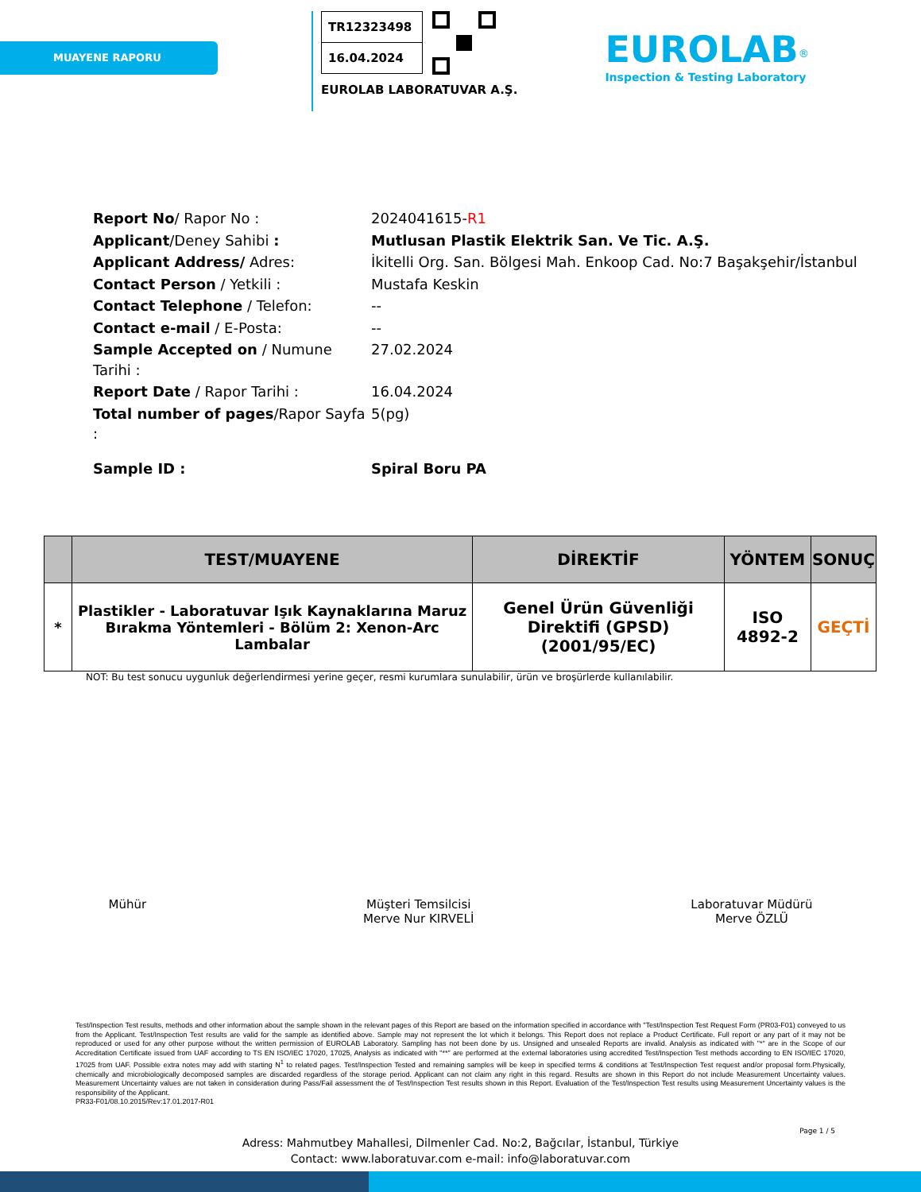MUAYENE RAPORU
TR12323498
16.04.2024
EUROLAB LABORATUVAR A.Ş.
EUROLAB<sup>®</sup>
Inspection & Testing Laboratory
| Report No / Rapor No : | 2024041615- R1 |
| Applicant /Deney Sahibi : | Mutlusan Plastik Elektrik San. Ve Tic. A.Ş. |
| Applicant Address/ Adres: | İkitelli Org. San. Bölgesi Mah. Enkoop Cad. No:7 Başakşehir/İstanbul |
| Contact Person / Yetkili : | Mustafa Keskin |
| Contact Telephone / Telefon: | -- |
| Contact e-mail / E-Posta: | -- |
| Sample Accepted on / Numune Tarihi : | 27.02.2024 |
| Report Date / Rapor Tarihi : | 16.04.2024 |
| Total number of pages /Rapor Sayfa : | 5(pg) |
| Sample ID : | Spiral Boru PA |
| | TEST/MUAYENE | DİREKTİF | YÖNTEM | SONUÇ |
| --- | --- | --- | --- | --- |
| * | Plastikler - Laboratuvar Işık Kaynaklarına Maruz Bırakma Yöntemleri - Bölüm 2: Xenon-Arc Lambalar | Genel Ürün Güvenliği Direktifi (GPSD) (2001/95/EC) | ISO 4892-2 | GEÇTİ |
NOT: Bu test sonucu uygunluk değerlendirmesi yerine geçer, resmi kurumlara sunulabilir, ürün ve broşürlerde kullanılabilir.
Mühür Müşteri Temsilcisi
Merve Nur KIRVELİ
Laboratuvar Müdürü
Merve ÖZLÜ
Test/Inspection Test results, methods and other information about the sample shown in the relevant pages of this Report are based on the information specified in accordance with "Test/Inspection Test Request Form (PR03-F01) conveyed to us from the Applicant. Test/Inspection Test results are valid for the sample as identified above. Sample may not represent the lot which it belongs. This Report does not replace a Product Certificate. Full report or any part of it may not be reproduced or used for any other purpose without the written permission of EUROLAB Laboratory. Sampling has not been done by us. Unsigned and unsealed Reports are invalid. Analysis as indicated with "*" are in the Scope of our Accreditation Certificate issued from UAF according to TS EN ISO/IEC 17020, 17025, Analysis as indicated with "**" are performed at the external laboratories using accredited Test/Inspection Test methods according to EN ISO/IEC 17020, 17025 from UAF. Possible extra notes may add with starting N<sup>1</sup> to related pages. Test/Inspection Tested and remaining samples will be keep in specified terms & conditions at Test/Inspection Test request and/or proposal form.Physically, chemically and microbiologically decomposed samples are discarded regardless of the storage period. Applicant can not claim any right in this regard. Results are shown in this Report do not include Measurement Uncertainty values. Measurement Uncertainty values are not taken in consideration during Pass/Fail assessment the of Test/Inspection Test results shown in this Report. Evaluation of the Test/Inspection Test results using Measurement Uncertainty values is the responsibility of the Applicant.
PR33-F01/08.10.2015/Rev:17.01.2017-R01
Page 1 / 5
Adress: Mahmutbey Mahallesi, Dilmenler Cad. No:2, Bağcılar, İstanbul, Türkiye
Contact: www.laboratuvar.com e-mail: info@laboratuvar.com